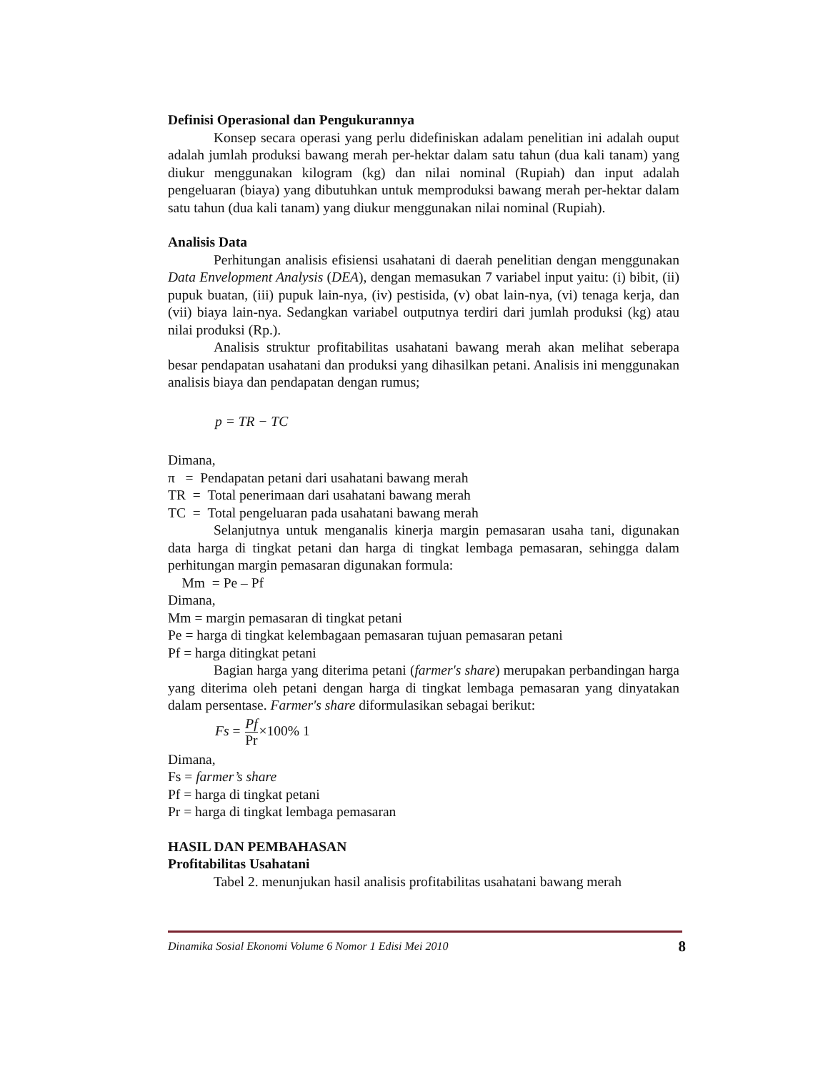Definisi Operasional dan Pengukurannya
Konsep secara operasi yang perlu didefiniskan adalam penelitian ini adalah ouput adalah jumlah produksi bawang merah per-hektar dalam satu tahun (dua kali tanam) yang diukur menggunakan kilogram (kg) dan nilai nominal (Rupiah) dan input adalah pengeluaran (biaya) yang dibutuhkan untuk memproduksi bawang merah per-hektar dalam satu tahun (dua kali tanam) yang diukur menggunakan nilai nominal (Rupiah).
Analisis Data
Perhitungan analisis efisiensi usahatani di daerah penelitian dengan menggunakan Data Envelopment Analysis (DEA), dengan memasukan 7 variabel input yaitu: (i) bibit, (ii) pupuk buatan, (iii) pupuk lain-nya, (iv) pestisida, (v) obat lain-nya, (vi) tenaga kerja, dan (vii) biaya lain-nya. Sedangkan variabel outputnya terdiri dari jumlah produksi (kg) atau nilai produksi (Rp.).
Analisis struktur profitabilitas usahatani bawang merah akan melihat seberapa besar pendapatan usahatani dan produksi yang dihasilkan petani. Analisis ini menggunakan analisis biaya dan pendapatan dengan rumus;
p = TR − TC
Dimana,
π = Pendapatan petani dari usahatani bawang merah
TR = Total penerimaan dari usahatani bawang merah
TC = Total pengeluaran pada usahatani bawang merah
Selanjutnya untuk menganalis kinerja margin pemasaran usaha tani, digunakan data harga di tingkat petani dan harga di tingkat lembaga pemasaran, sehingga dalam perhitungan margin pemasaran digunakan formula:
Mm = Pe – Pf
Dimana,
Mm = margin pemasaran di tingkat petani
Pe = harga di tingkat kelembagaan pemasaran tujuan pemasaran petani
Pf = harga ditingkat petani
Bagian harga yang diterima petani (farmer's share) merupakan perbandingan harga yang diterima oleh petani dengan harga di tingkat lembaga pemasaran yang dinyatakan dalam persentase. Farmer's share diformulasikan sebagai berikut:
Fs = Pf Pr×100% 1
Dimana,
Fs = farmer’s share
Pf = harga di tingkat petani
Pr = harga di tingkat lembaga pemasaran
HASIL DAN PEMBAHASAN
Profitabilitas Usahatani
Tabel 2. menunjukan hasil analisis profitabilitas usahatani bawang merah
Dinamika Sosial Ekonomi Volume 6 Nomor 1 Edisi Mei 2010 8